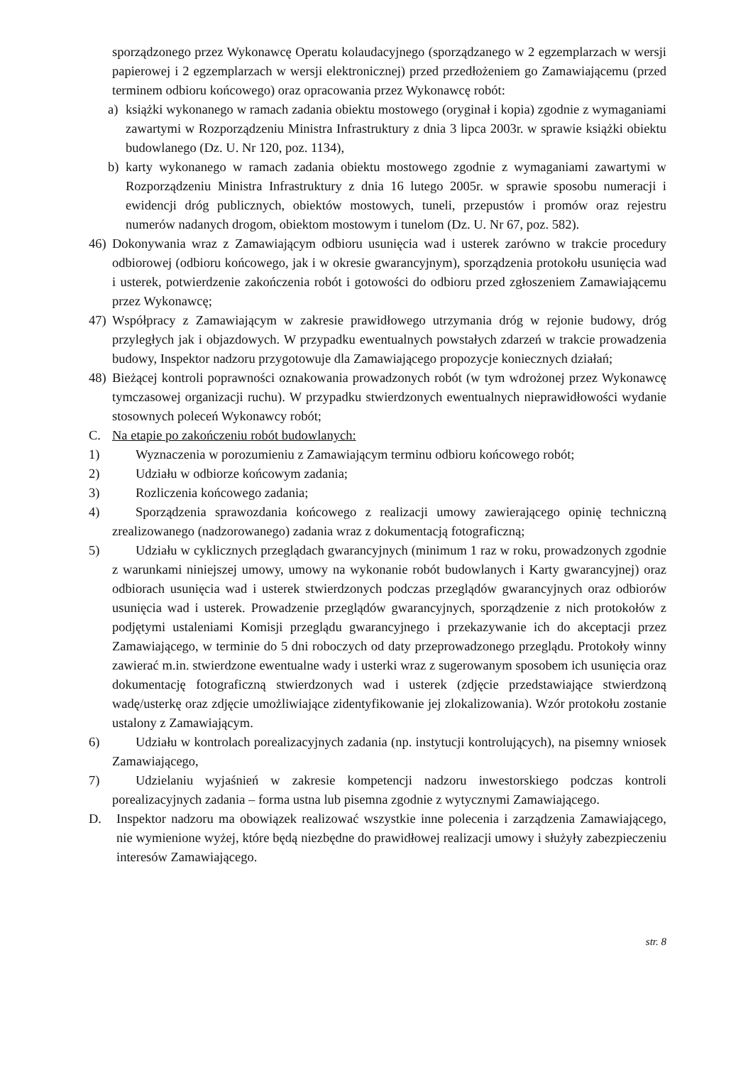sporządzonego przez Wykonawcę Operatu kolaudacyjnego (sporządzanego w 2 egzemplarzach w wersji papierowej i 2 egzemplarzach w wersji elektronicznej) przed przedłożeniem go Zamawiającemu (przed terminem odbioru końcowego) oraz opracowania przez Wykonawcę robót:
a) książki wykonanego w ramach zadania obiektu mostowego (oryginał i kopia) zgodnie z wymaganiami zawartymi w Rozporządzeniu Ministra Infrastruktury z dnia 3 lipca 2003r. w sprawie książki obiektu budowlanego (Dz. U. Nr 120, poz. 1134),
b) karty wykonanego w ramach zadania obiektu mostowego zgodnie z wymaganiami zawartymi w Rozporządzeniu Ministra Infrastruktury z dnia 16 lutego 2005r. w sprawie sposobu numeracji i ewidencji dróg publicznych, obiektów mostowych, tuneli, przepustów i promów oraz rejestru numerów nadanych drogom, obiektom mostowym i tunelom (Dz. U. Nr 67, poz. 582).
46) Dokonywania wraz z Zamawiającym odbioru usunięcia wad i usterek zarówno w trakcie procedury odbiorowej (odbioru końcowego, jak i w okresie gwarancyjnym), sporządzenia protokołu usunięcia wad i usterek, potwierdzenie zakończenia robót i gotowości do odbioru przed zgłoszeniem Zamawiającemu przez Wykonawcę;
47) Współpracy z Zamawiającym w zakresie prawidłowego utrzymania dróg w rejonie budowy, dróg przyległych jak i objazdowych. W przypadku ewentualnych powstałych zdarzeń w trakcie prowadzenia budowy, Inspektor nadzoru przygotowuje dla Zamawiającego propozycje koniecznych działań;
48) Bieżącej kontroli poprawności oznakowania prowadzonych robót (w tym wdrożonej przez Wykonawcę tymczasowej organizacji ruchu). W przypadku stwierdzonych ewentualnych nieprawidłowości wydanie stosownych poleceń Wykonawcy robót;
C. Na etapie po zakończeniu robót budowlanych:
1) Wyznaczenia w porozumieniu z Zamawiającym terminu odbioru końcowego robót;
2) Udziału w odbiorze końcowym zadania;
3) Rozliczenia końcowego zadania;
4) Sporządzenia sprawozdania końcowego z realizacji umowy zawierającego opinię techniczną zrealizowanego (nadzorowanego) zadania wraz z dokumentacją fotograficzną;
5) Udziału w cyklicznych przeglądach gwarancyjnych (minimum 1 raz w roku, prowadzonych zgodnie z warunkami niniejszej umowy, umowy na wykonanie robót budowlanych i Karty gwarancyjnej) oraz odbiorach usunięcia wad i usterek stwierdzonych podczas przeglądów gwarancyjnych oraz odbiorów usunięcia wad i usterek. Prowadzenie przeglądów gwarancyjnych, sporządzenie z nich protokołów z podjętymi ustaleniami Komisji przeglądu gwarancyjnego i przekazywanie ich do akceptacji przez Zamawiającego, w terminie do 5 dni roboczych od daty przeprowadzonego przeglądu. Protokoły winny zawierać m.in. stwierdzone ewentualne wady i usterki wraz z sugerowanym sposobem ich usunięcia oraz dokumentację fotograficzną stwierdzonych wad i usterek (zdjęcie przedstawiające stwierdzoną wadę/usterkę oraz zdjęcie umożliwiające zidentyfikowanie jej zlokalizowania). Wzór protokołu zostanie ustalony z Zamawiającym.
6) Udziału w kontrolach porealizacyjnych zadania (np. instytucji kontrolujących), na pisemny wniosek Zamawiającego,
7) Udzielaniu wyjaśnień w zakresie kompetencji nadzoru inwestorskiego podczas kontroli porealizacyjnych zadania – forma ustna lub pisemna zgodnie z wytycznymi Zamawiającego.
D. Inspektor nadzoru ma obowiązek realizować wszystkie inne polecenia i zarządzenia Zamawiającego, nie wymienione wyżej, które będą niezbędne do prawidłowej realizacji umowy i służyły zabezpieczeniu interesów Zamawiającego.
str. 8